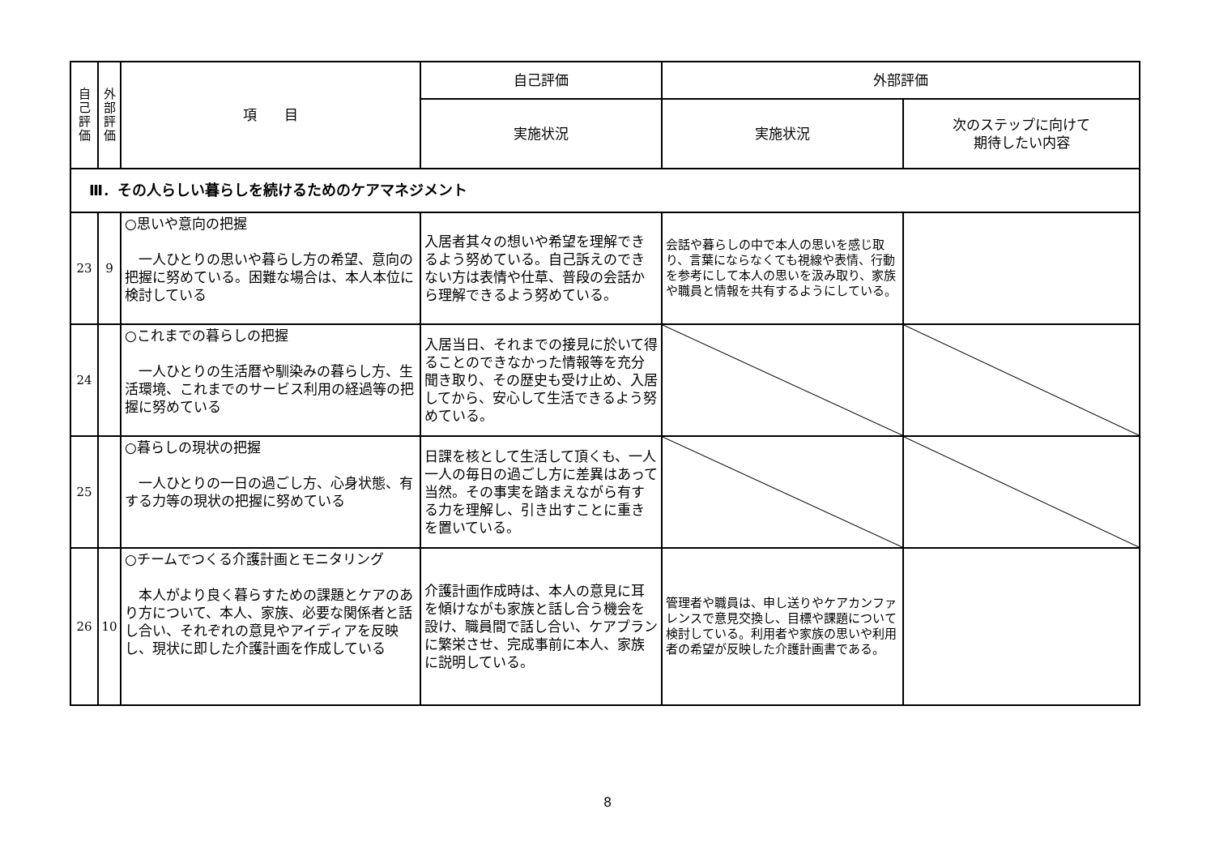| 自 己 評 価 | 外 部 評 価 | 項 目 | 自己評価 | 外部評価 | |
| --- | --- | --- | --- | --- | --- |
| | | | 実施状況 | 実施状況 | 次のステップに向けて 期待したい内容 |
| Ⅲ．その人らしい暮らしを続けるためのケアマネジメント | | | | | |
| 23 | 9 | ○思いや意向の把握 一人ひとりの思いや暮らし方の希望、意向の把握に努めている。困難な場合は、本人本位に検討している | 入居者其々の想いや希望を理解できるよう努めている。自己訴えのできない方は表情や仕草、普段の会話から理解できるよう努めている。 | 会話や暮らしの中で本人の思いを感じ取り、言葉にならなくても視線や表情、行動を参考にして本人の思いを汲み取り、家族や職員と情報を共有するようにしている。 | |
| 24 | | ○これまでの暮らしの把握 一人ひとりの生活暦や馴染みの暮らし方、生活環境、これまでのサービス利用の経過等の把握に努めている | 入居当日、それまでの接見に於いて得ることのできなかった情報等を充分聞き取り、その歴史も受け止め、入居してから、安心して生活できるよう努めている。 | | |
| 25 | | ○暮らしの現状の把握 一人ひとりの一日の過ごし方、心身状態、有する力等の現状の把握に努めている | 日課を核として生活して頂くも、一人一人の毎日の過ごし方に差異はあって当然。その事実を踏まえながら有する力を理解し、引き出すことに重きを置いている。 | | |
| 26 | 10 | ○チームでつくる介護計画とモニタリング 本人がより良く暮らすための課題とケアのあり方について、本人、家族、必要な関係者と話し合い、それぞれの意見やアイディアを反映し、現状に即した介護計画を作成している | 介護計画作成時は、本人の意見に耳を傾けながも家族と話し合う機会を設け、職員間で話し合い、ケアプランに繁栄させ、完成事前に本人、家族に説明している。 | 管理者や職員は、申し送りやケアカンファレンスで意見交換し、目標や課題について検討している。利用者や家族の思いや利用者の希望が反映した介護計画書である。 | |
8